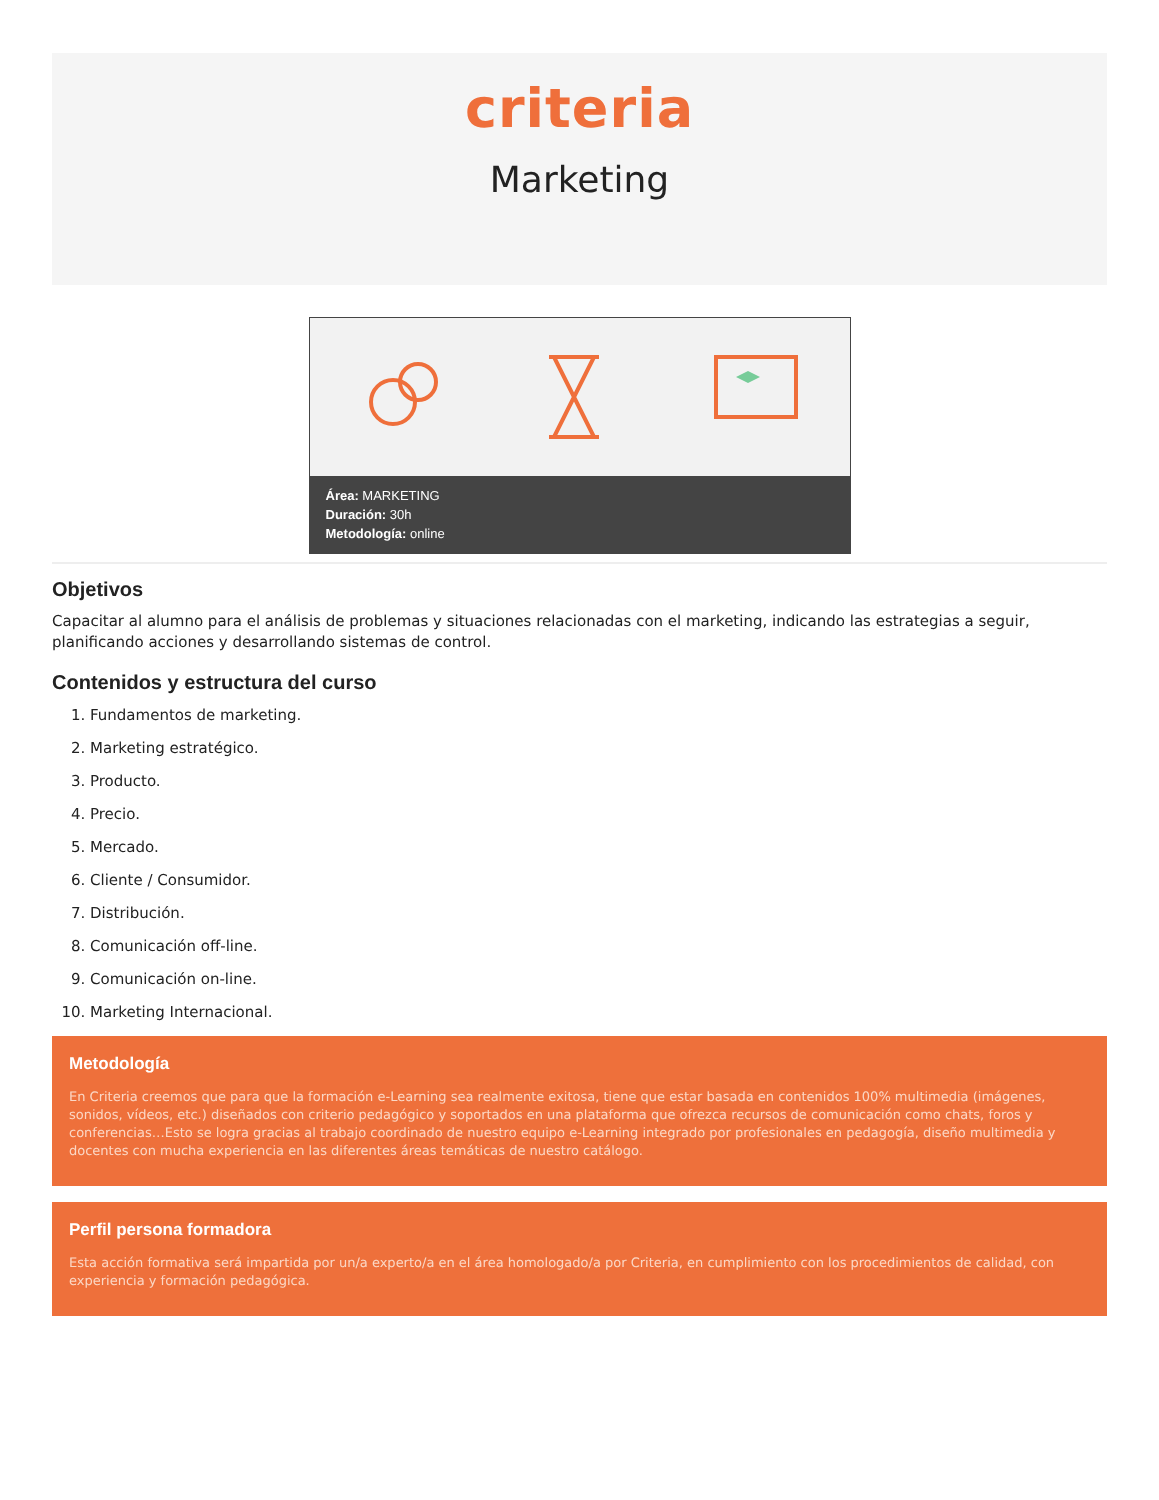criteria
Marketing
Área: MARKETING
Duración: 30h
Metodología: online
Objetivos
Capacitar al alumno para el análisis de problemas y situaciones relacionadas con el marketing, indicando las estrategias a seguir, planificando acciones y desarrollando sistemas de control.
Contenidos y estructura del curso
1. Fundamentos de marketing.
2. Marketing estratégico.
3. Producto.
4. Precio.
5. Mercado.
6. Cliente / Consumidor.
7. Distribución.
8. Comunicación off-line.
9. Comunicación on-line.
10. Marketing Internacional.
Metodología
En Criteria creemos que para que la formación e-Learning sea realmente exitosa, tiene que estar basada en contenidos 100% multimedia (imágenes, sonidos, vídeos, etc.) diseñados con criterio pedagógico y soportados en una plataforma que ofrezca recursos de comunicación como chats, foros y conferencias…Esto se logra gracias al trabajo coordinado de nuestro equipo e-Learning integrado por profesionales en pedagogía, diseño multimedia y docentes con mucha experiencia en las diferentes áreas temáticas de nuestro catálogo.
Perfil persona formadora
Esta acción formativa será impartida por un/a experto/a en el área homologado/a por Criteria, en cumplimiento con los procedimientos de calidad, con experiencia y formación pedagógica.